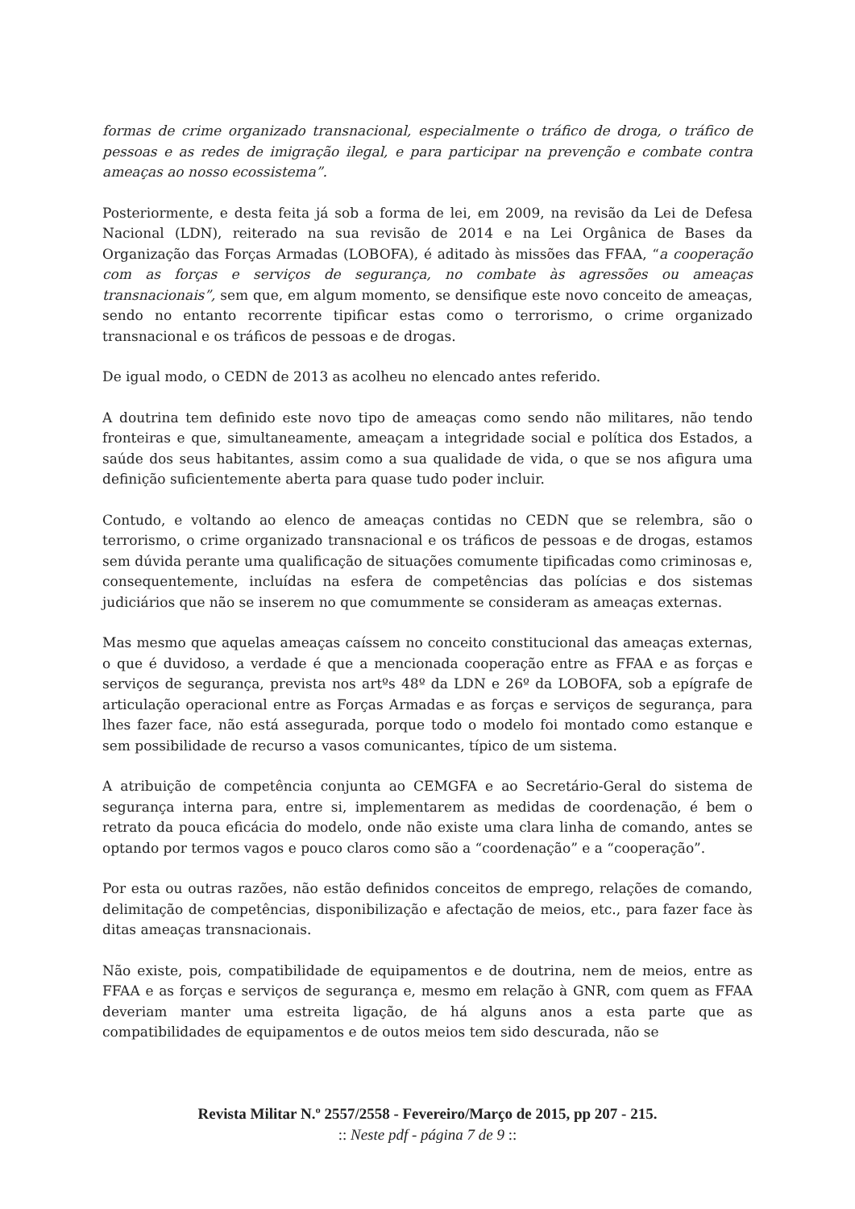formas de crime organizado transnacional, especialmente o tráfico de droga, o tráfico de pessoas e as redes de imigração ilegal, e para participar na prevenção e combate contra ameaças ao nosso ecossistema”.
Posteriormente, e desta feita já sob a forma de lei, em 2009, na revisão da Lei de Defesa Nacional (LDN), reiterado na sua revisão de 2014 e na Lei Orgânica de Bases da Organização das Forças Armadas (LOBOFA), é aditado às missões das FFAA, “a cooperação com as forças e serviços de segurança, no combate às agressões ou ameaças transnacionais”, sem que, em algum momento, se densifique este novo conceito de ameaças, sendo no entanto recorrente tipificar estas como o terrorismo, o crime organizado transnacional e os tráficos de pessoas e de drogas.
De igual modo, o CEDN de 2013 as acolheu no elencado antes referido.
A doutrina tem definido este novo tipo de ameaças como sendo não militares, não tendo fronteiras e que, simultaneamente, ameaçam a integridade social e política dos Estados, a saúde dos seus habitantes, assim como a sua qualidade de vida, o que se nos afigura uma definição suficientemente aberta para quase tudo poder incluir.
Contudo, e voltando ao elenco de ameaças contidas no CEDN que se relembra, são o terrorismo, o crime organizado transnacional e os tráficos de pessoas e de drogas, estamos sem dúvida perante uma qualificação de situações comumente tipificadas como criminosas e, consequentemente, incluídas na esfera de competências das polícias e dos sistemas judiciários que não se inserem no que comummente se consideram as ameaças externas.
Mas mesmo que aquelas ameaças caíssem no conceito constitucional das ameaças externas, o que é duvidoso, a verdade é que a mencionada cooperação entre as FFAA e as forças e serviços de segurança, prevista nos artºs 48º da LDN e 26º da LOBOFA, sob a epígrafe de articulação operacional entre as Forças Armadas e as forças e serviços de segurança, para lhes fazer face, não está assegurada, porque todo o modelo foi montado como estanque e sem possibilidade de recurso a vasos comunicantes, típico de um sistema.
A atribuição de competência conjunta ao CEMGFA e ao Secretário-Geral do sistema de segurança interna para, entre si, implementarem as medidas de coordenação, é bem o retrato da pouca eficácia do modelo, onde não existe uma clara linha de comando, antes se optando por termos vagos e pouco claros como são a “coordenação” e a “cooperação”.
Por esta ou outras razões, não estão definidos conceitos de emprego, relações de comando, delimitação de competências, disponibilização e afectação de meios, etc., para fazer face às ditas ameaças transnacionais.
Não existe, pois, compatibilidade de equipamentos e de doutrina, nem de meios, entre as FFAA e as forças e serviços de segurança e, mesmo em relação à GNR, com quem as FFAA deveriam manter uma estreita ligação, de há alguns anos a esta parte que as compatibilidades de equipamentos e de outos meios tem sido descurada, não se
Revista Militar N.º 2557/2558 - Fevereiro/Março de 2015, pp 207 - 215.
:: Neste pdf - página 7 de 9 ::